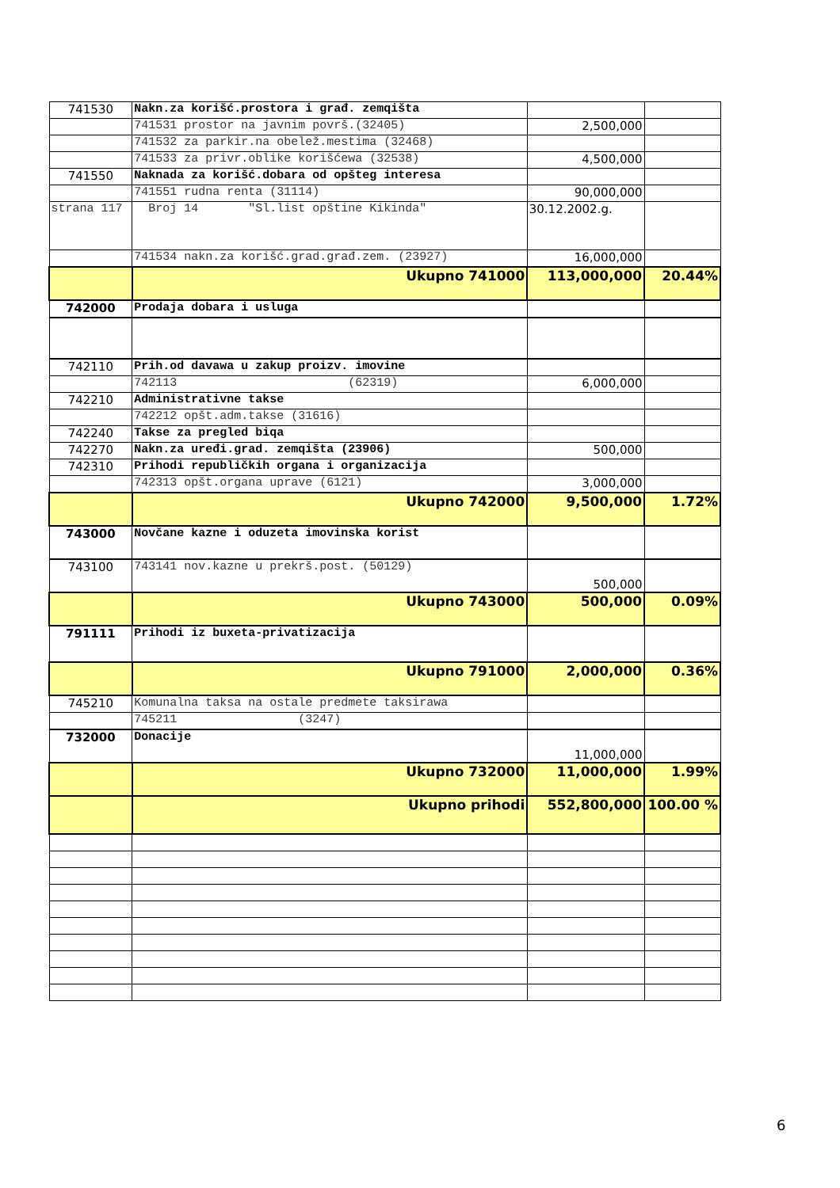| 741530 | Nakn.za korišć.prostora i građ. zemqišta | | |
| | 741531 prostor na javnim površ.(32405) | 2,500,000 | |
| | 741532 za parkir.na obelež.mestima (32468) | | |
| | 741533 za privr.oblike korišćewa (32538) | 4,500,000 | |
| 741550 | Naknada za korišć.dobara od opšteg interesa | | |
| | 741551 rudna renta (31114) | 90,000,000 | |
| strana 117 | Broj 14 "Sl.list opštine Kikinda" | 30.12.2002.g. | |
| | 741534 nakn.za korišć.grad.građ.zem. (23927) | 16,000,000 | |
| | Ukupno 741000 | 113,000,000 | 20.44% |
| 742000 | Prodaja dobara i usluga | | |
| 742110 | Prih.od davawa u zakup proizv. imovine | | |
| | 742113 (62319) | 6,000,000 | |
| 742210 | Administrativne takse | | |
| | 742212 opšt.adm.takse (31616) | | |
| 742240 | Takse za pregled biqa | | |
| 742270 | Nakn.za uređi.grad. zemqišta (23906) | 500,000 | |
| 742310 | Prihodi republičkih organa i organizacija | | |
| | 742313 opšt.organa uprave (6121) | 3,000,000 | |
| | Ukupno 742000 | 9,500,000 | 1.72% |
| 743000 | Novčane kazne i oduzeta imovinska korist | | |
| 743100 | 743141 nov.kazne u prekrš.post. (50129) | 500,000 | |
| | Ukupno 743000 | 500,000 | 0.09% |
| 791111 | Prihodi iz buxeta-privatizacija | | |
| | Ukupno 791000 | 2,000,000 | 0.36% |
| 745210 | Komunalna taksa na ostale predmete taksirawa | | |
| | 745211 (3247) | | |
| 732000 | Donacije | 11,000,000 | |
| | Ukupno 732000 | 11,000,000 | 1.99% |
| | Ukupno prihodi | 552,800,000 | 100.00 % |
6